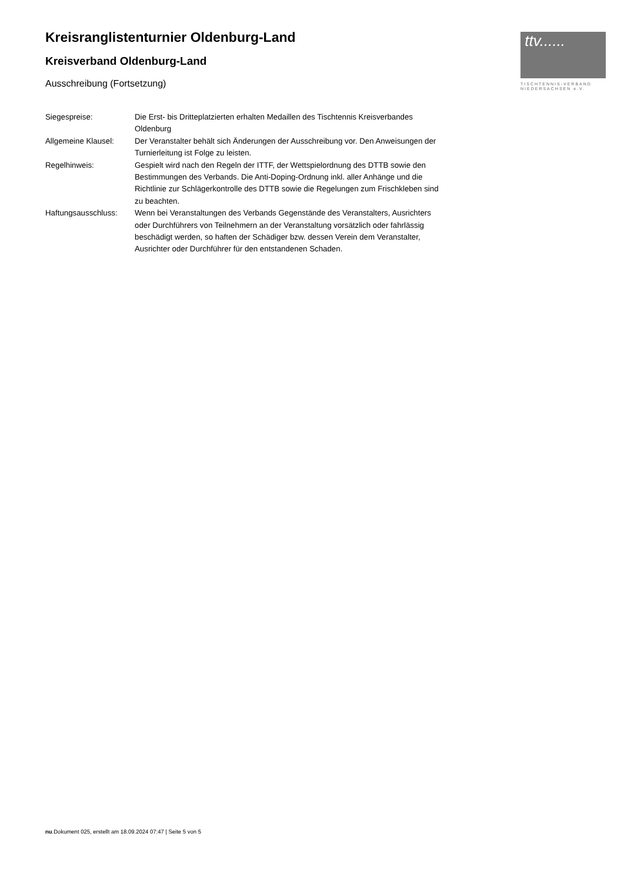ttv......
TISCHTENNIS-VERBAND
NIEDERSACHSEN e.V.
Kreisranglistenturnier Oldenburg-Land
Kreisverband Oldenburg-Land
Ausschreibung (Fortsetzung)
| Siegespreise: | Die Erst- bis Dritteplatzierten erhalten Medaillen des Tischtennis Kreisverbandes Oldenburg |
| Allgemeine Klausel: | Der Veranstalter behält sich Änderungen der Ausschreibung vor. Den Anweisungen der Turnierleitung ist Folge zu leisten. |
| Regelhinweis: | Gespielt wird nach den Regeln der ITTF, der Wettspielordnung des DTTB sowie den Bestimmungen des Verbands. Die Anti-Doping-Ordnung inkl. aller Anhänge und die Richtlinie zur Schlägerkontrolle des DTTB sowie die Regelungen zum Frischkleben sind zu beachten. |
| Haftungsausschluss: | Wenn bei Veranstaltungen des Verbands Gegenstände des Veranstalters, Ausrichters oder Durchführers von Teilnehmern an der Veranstaltung vorsätzlich oder fahrlässig beschädigt werden, so haften der Schädiger bzw. dessen Verein dem Veranstalter, Ausrichter oder Durchführer für den entstandenen Schaden. |
nu.Dokument 025, erstellt am 18.09.2024 07:47 | Seite 5 von 5